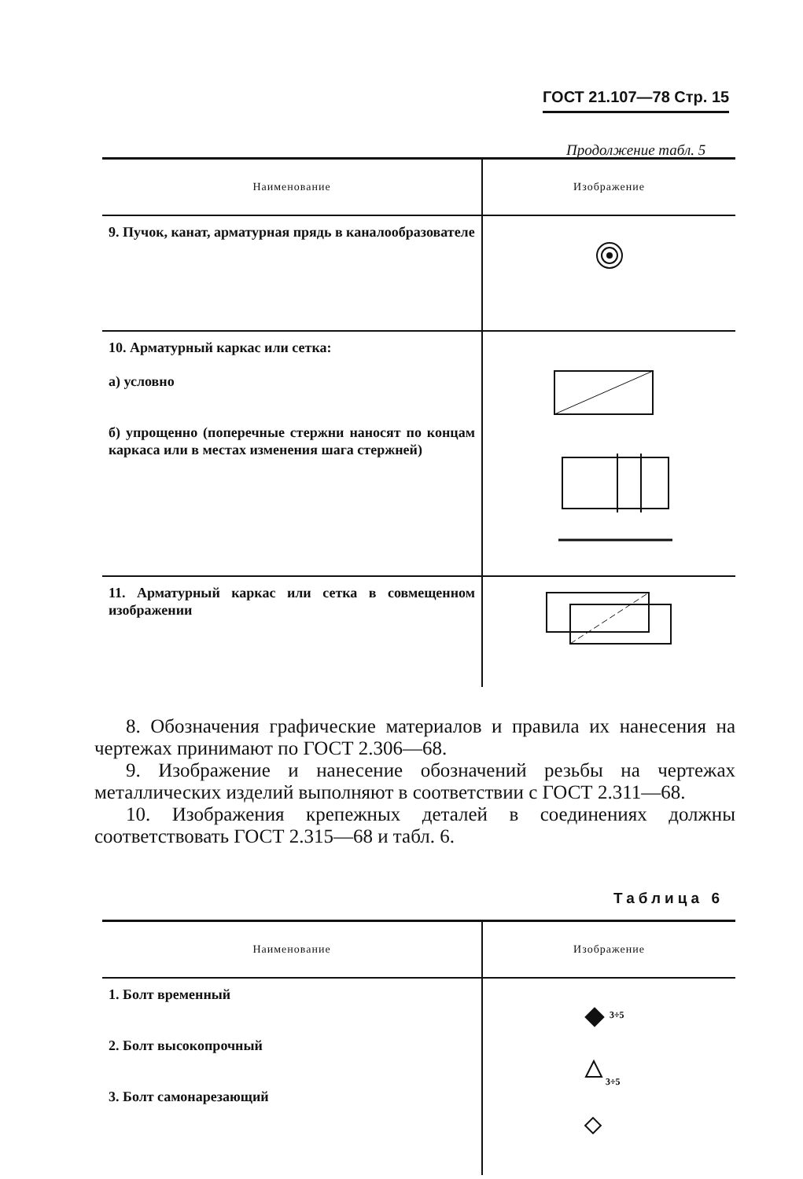ГОСТ 21.107—78 Стр. 15
Продолжение табл. 5
| Наименование | Изображение |
| --- | --- |
| 9. Пучок, канат, арматурная прядь в каналообразователе | |
| 10. Арматурный каркас или сетка: а) условно б) упрощенно (поперечные стержни наносят по концам каркаса или в местах изменения шага стержней) | |
| 11. Арматурный каркас или сетка в совмещенном изображении | |
8. Обозначения графические материалов и правила их нанесения на чертежах принимают по ГОСТ 2.306—68.
9. Изображение и нанесение обозначений резьбы на чертежах металлических изделий выполняют в соответствии с ГОСТ 2.311—68.
10. Изображения крепежных деталей в соединениях должны соответствовать ГОСТ 2.315—68 и табл. 6.
Таблица 6
| Наименование | Изображение |
| --- | --- |
| 1. Болт временный 2. Болт высокопрочный 3. Болт самонарезающий | 3÷5 3÷5 |